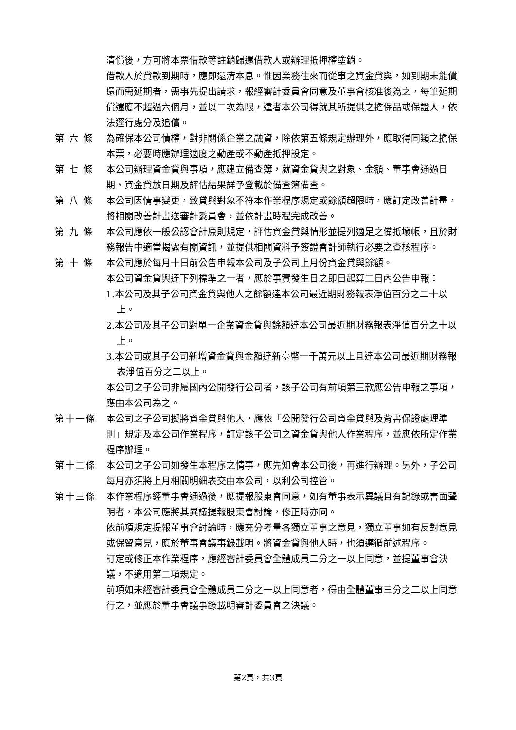清償後，方可將本票借款等註銷歸還借款人或辦理抵押權塗銷。
借款人於貸款到期時，應即還清本息。惟因業務往來而從事之資金貸與，如到期未能償還而需延期者，需事先提出請求，報經審計委員會同意及董事會核准後為之，每筆延期償還應不超過六個月，並以二次為限，違者本公司得就其所提供之擔保品或保證人，依法逕行處分及追償。
第 六 條 為確保本公司債權，對非關係企業之融資，除依第五條規定辦理外，應取得同類之擔保本票，必要時應辦理適度之動產或不動產抵押設定。
第 七 條 本公司辦理資金貸與事項，應建立備查簿，就資金貸與之對象、金額、董事會通過日期、資金貸放日期及評估結果詳予登載於備查簿備查。
第 八 條 本公司因情事變更，致貸與對象不符本作業程序規定或餘額超限時，應訂定改善計畫，將相關改善計畫送審計委員會，並依計畫時程完成改善。
第 九 條 本公司應依一般公認會計原則規定，評估資金貸與情形並提列適足之備抵壞帳，且於財務報告中適當揭露有關資訊，並提供相關資料予簽證會計師執行必要之查核程序。
第 十 條 本公司應於每月十日前公告申報本公司及子公司上月份資金貸與餘額。
本公司資金貸與達下列標準之一者，應於事實發生日之即日起算二日內公告申報：
1.本公司及其子公司資金貸與他人之餘額達本公司最近期財務報表淨值百分之二十以上。
2.本公司及其子公司對單一企業資金貸與餘額達本公司最近期財務報表淨值百分之十以上。
3.本公司或其子公司新增資金貸與金額達新臺幣一千萬元以上且達本公司最近期財務報表淨值百分之二以上。
本公司之子公司非屬國內公開發行公司者，該子公司有前項第三款應公告申報之事項，應由本公司為之。
第十一條 本公司之子公司擬將資金貸與他人，應依「公開發行公司資金貸與及背書保證處理準則」規定及本公司作業程序，訂定該子公司之資金貸與他人作業程序，並應依所定作業程序辦理。
第十二條 本公司之子公司如發生本程序之情事，應先知會本公司後，再進行辦理。另外，子公司每月亦須將上月相關明細表交由本公司，以利公司控管。
第十三條 本作業程序經董事會通過後，應提報股東會同意，如有董事表示異議且有記錄或書面聲明者，本公司應將其異議提報股東會討論，修正時亦同。
依前項規定提報董事會討論時，應充分考量各獨立董事之意見，獨立董事如有反對意見或保留意見，應於董事會議事錄載明。將資金貸與他人時，也須遵循前述程序。
訂定或修正本作業程序，應經審計委員會全體成員二分之一以上同意，並提董事會決議，不適用第二項規定。
前項如未經審計委員會全體成員二分之一以上同意者，得由全體董事三分之二以上同意行之，並應於董事會議事錄載明審計委員會之決議。
第2頁，共3頁